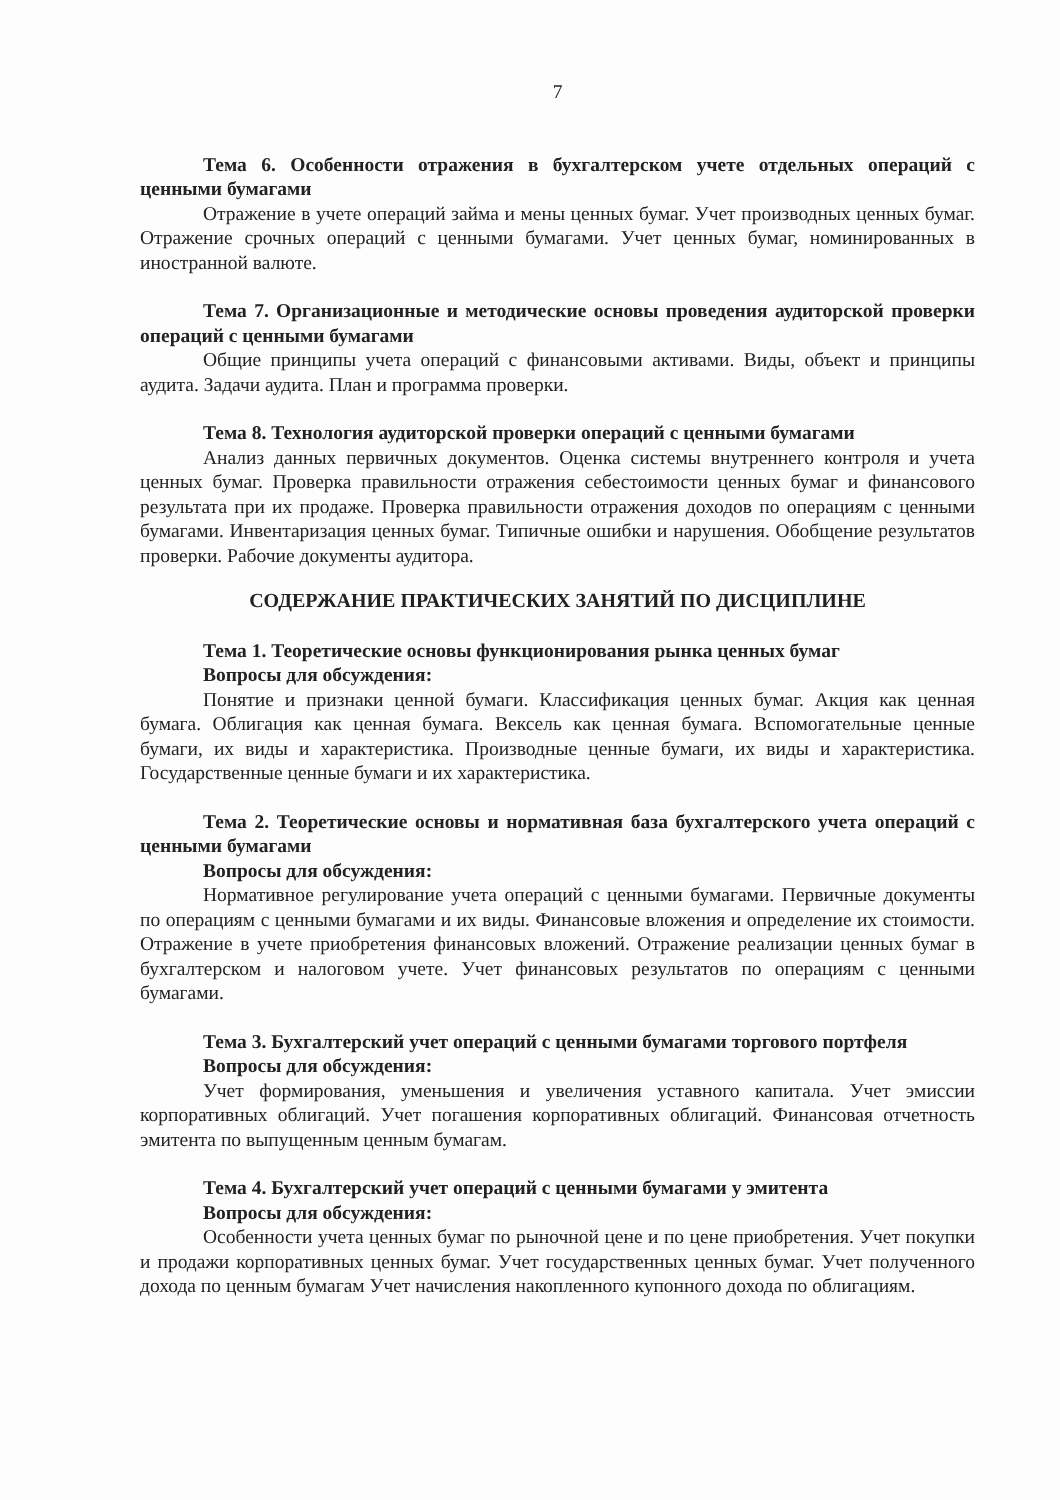7
Тема 6. Особенности отражения в бухгалтерском учете отдельных операций с ценными бумагами
Отражение в учете операций займа и мены ценных бумаг. Учет производных ценных бумаг. Отражение срочных операций с ценными бумагами. Учет ценных бумаг, номинированных в иностранной валюте.
Тема 7. Организационные и методические основы проведения аудиторской проверки операций с ценными бумагами
Общие принципы учета операций с финансовыми активами. Виды, объект и принципы аудита. Задачи аудита. План и программа проверки.
Тема 8. Технология аудиторской проверки операций с ценными бумагами
Анализ данных первичных документов. Оценка системы внутреннего контроля и учета ценных бумаг. Проверка правильности отражения себестоимости ценных бумаг и финансового результата при их продаже. Проверка правильности отражения доходов по операциям с ценными бумагами. Инвентаризация ценных бумаг. Типичные ошибки и нарушения. Обобщение результатов проверки. Рабочие документы аудитора.
СОДЕРЖАНИЕ ПРАКТИЧЕСКИХ ЗАНЯТИЙ ПО ДИСЦИПЛИНЕ
Тема 1. Теоретические основы функционирования рынка ценных бумаг
Вопросы для обсуждения:
Понятие и признаки ценной бумаги. Классификация ценных бумаг. Акция как ценная бумага. Облигация как ценная бумага. Вексель как ценная бумага. Вспомогательные ценные бумаги, их виды и характеристика. Производные ценные бумаги, их виды и характеристика. Государственные ценные бумаги и их характеристика.
Тема 2. Теоретические основы и нормативная база бухгалтерского учета операций с ценными бумагами
Вопросы для обсуждения:
Нормативное регулирование учета операций с ценными бумагами. Первичные документы по операциям с ценными бумагами и их виды. Финансовые вложения и определение их стоимости. Отражение в учете приобретения финансовых вложений. Отражение реализации ценных бумаг в бухгалтерском и налоговом учете. Учет финансовых результатов по операциям с ценными бумагами.
Тема 3. Бухгалтерский учет операций с ценными бумагами торгового портфеля
Вопросы для обсуждения:
Учет формирования, уменьшения и увеличения уставного капитала. Учет эмиссии корпоративных облигаций. Учет погашения корпоративных облигаций. Финансовая отчетность эмитента по выпущенным ценным бумагам.
Тема 4. Бухгалтерский учет операций с ценными бумагами у эмитента
Вопросы для обсуждения:
Особенности учета ценных бумаг по рыночной цене и по цене приобретения. Учет покупки и продажи корпоративных ценных бумаг. Учет государственных ценных бумаг. Учет полученного дохода по ценным бумагам Учет начисления накопленного купонного дохода по облигациям.